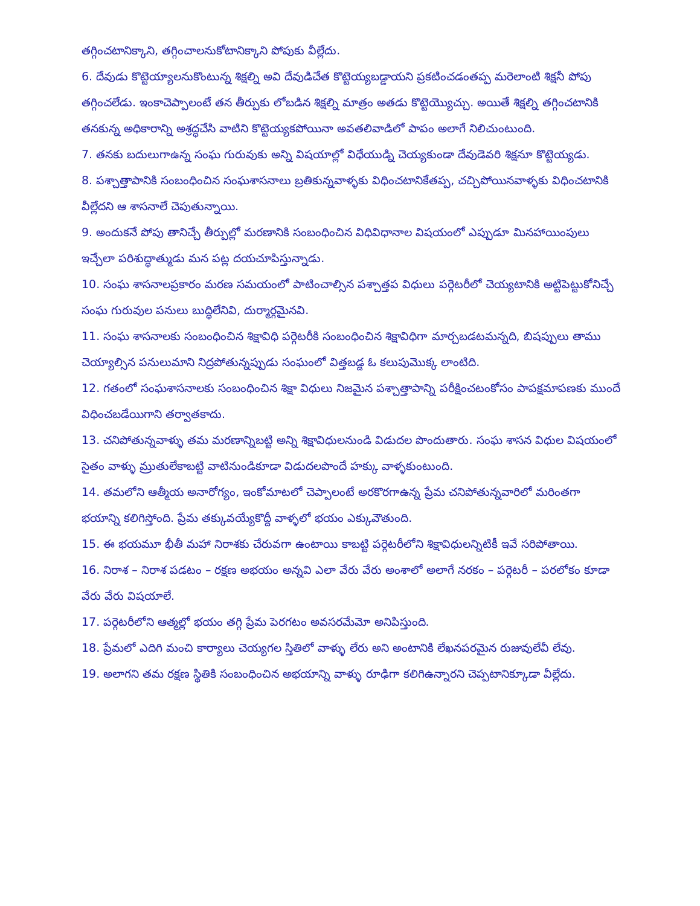తగ్గించటానిక్కాని, తగ్గించాలనుకోటానిక్కాని పోపుకు వీల్లేదు.
6. దేవుడు కొట్టెయ్యాలనుకొంటున్న శిక్షల్ని అవి దేవుడిచేత కొట్టెయ్యబడ్డాయని ప్రకటించడంతప్ప మరెలాంటి శిక్షనీ పోపు తగ్గించలేడు. ఇంకాచెప్పాలంటే తన తీర్పుకు లోబడిన శిక్షల్ని మాత్రం అతడు కొట్టెయ్యొచ్చు. అయితే శిక్షల్ని తగ్గించటానికి తనకున్న అధికారాన్ని అశ్రద్ధచేసి వాటిని కొట్టెయ్యకపోయినా అవతలివాడిలో పాపం అలాగే నిలిచుంటుంది.
7. తనకు బదులుగాఉన్న సంఘ గురువుకు అన్ని విషయాల్లో విధేయుడ్ని చెయ్యకుండా దేవుడెవరి శిక్షనూ కొట్టెయ్యడు.
8. పశ్చాత్తాపానికి సంబంధించిన సంఘశాసనాలు బ్రతికున్నవాళ్ళకు విధించటానికేతప్ప, చచ్చిపోయినవాళ్ళకు విధించటానికి వీల్లేదని ఆ శాసనాలే చెపుతున్నాయి.
9. అందుకనే పోపు తానిచ్చే తీర్పుల్లో మరణానికి సంబంధించిన విధివిధానాల విషయంలో ఎప్పుడూ మినహాయింపులు ఇచ్చేలా పరిశుద్ధాత్ముడు మన పట్ల దయచూపిస్తున్నాడు.
10. సంఘ శాసనాలప్రకారం మరణ సమయంలో పాటించాల్సిన పశ్చాత్తప విధులు పర్గెటరీలో చెయ్యటానికి అట్టిపెట్టుకోనిచ్చే సంఘ గురువుల పనులు బుద్ధిలేనివి, దుర్మార్గమైనవి.
11. సంఘ శాసనాలకు సంబంధించిన శిక్షావిధి పర్గెటరీకి సంబంధించిన శిక్షావిధిగా మార్చబడటమన్నది, బిషప్పులు తాము చెయ్యాల్సిన పనులుమాని నిద్రపోతున్నప్పుడు సంఘంలో విత్తబడ్డ ఓ కలుపుమొక్క లాంటిది.
12. గతంలో సంఘశాసనాలకు సంబంధించిన శిక్షా విధులు నిజమైన పశ్చాత్తాపాన్ని పరీక్షించటంకోసం పాపక్షమాపణకు ముందే విధించబడేయిగాని తర్వాతకాదు.
13. చనిపోతున్నవాళ్ళు తమ మరణాన్నిబట్టి అన్ని శిక్షావిధులనుండి విడుదల పొందుతారు. సంఘ శాసన విధుల విషయంలో సైతం వాళ్ళు మ్రుతులేకాబట్టి వాటినుండికూడా విడుదలపొందే హక్కు వాళ్ళకుంటుంది.
14. తమలోని ఆత్మీయ అనారోగ్యం, ఇంకోమాటలో చెప్పాలంటే అరకొరగాఉన్న ప్రేమ చనిపోతున్నవారిలో మరింతగా భయాన్ని కలిగిస్తోంది. ప్రేమ తక్కువయ్యేకొద్దీ వాళ్ళలో భయం ఎక్కువౌతుంది.
15. ఈ భయమూ భీతీ మహా నిరాశకు చేరువగా ఉంటాయి కాబట్టి పర్గెటరీలోని శిక్షావిధులన్నిటికీ ఇవే సరిపోతాయి.
16. నిరాశ – నిరాశ పడటం – రక్షణ అభయం అన్నవి ఎలా వేరు వేరు అంశాలో అలాగే నరకం – పర్గెటరీ – పరలోకం కూడా వేరు వేరు విషయాలే.
17. పర్గెటరీలోని ఆత్మల్లో భయం తగ్గి ప్రేమ పెరగటం అవసరమేమో అనిపిస్తుంది.
18. ప్రేమలో ఎదిగి మంచి కార్యాలు చెయ్యగల స్తితిలో వాళ్ళు లేరు అని అంటానికి లేఖనపరమైన రుజువులేవీ లేవు.
19. అలాగని తమ రక్షణ స్థితికి సంబంధించిన అభయాన్ని వాళ్ళు రూఢిగా కలిగిఉన్నారని చెప్పటానిక్కూడా వీల్లేదు.